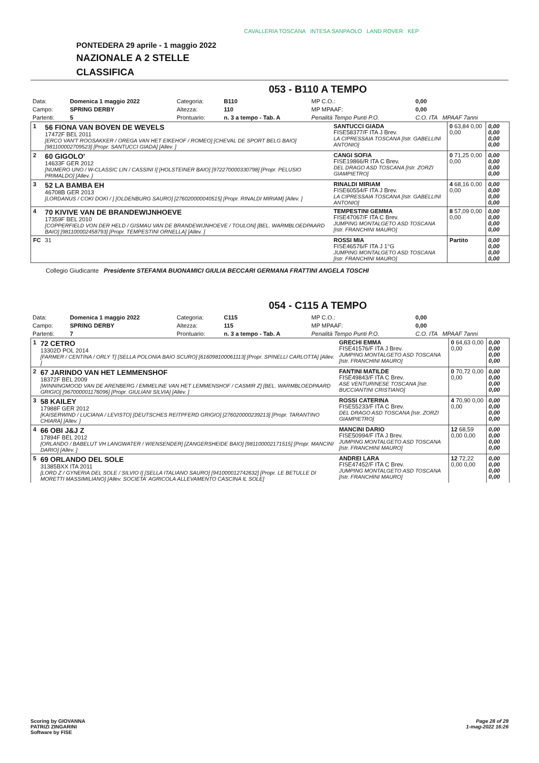CAVALLERIA TOSCANA INTESA SANPAOLO LAND ROVER KEP
PONTEDERA 29 aprile - 1 maggio 2022
NAZIONALE A 2 STELLE
CLASSIFICA
053 - B110 A TEMPO
| Data: | Domenica 1 maggio 2022 | Categoria: | B110 | MP C.O.: | 0,00 |
| Campo: | SPRING DERBY | Altezza: | 110 | MP MPAAF: | 0,00 |
| Partenti: | 5 | Prontuario: | n. 3 a tempo - Tab. A | Penalità Tempo Punti P.O. | C.O. ITA MPAAF 7anni |
| 1 | 56 FIONA VAN BOVEN DE WEVELS 17472F BEL 2011 [ERCO VAN'T ROOSAKKER / OREGA VAN HET EIKEHOF / ROMEO] [CHEVAL DE SPORT BELG BAIO] [981100002709523] [Propr. SANTUCCI GIADA] [Allev. ] | SANTUCCI GIADA FISE58377/F ITA J Brev. LA CIPRESSAIA TOSCANA [Istr. GABELLINI ANTONIO] | 0 63,84 0,00 0,00 | 0,00 0,00 0,00 0,00 |
| 2 | 60 GIGOLO' 14633F GER 2012 [NUMERO UNO / W-CLASSIC LIN / CASSINI I] [HOLSTEINER BAIO] [972270000330798] [Propr. PELUSIO PRIMALDO] [Allev. ] | CANGI SOFIA FISE19866/R ITA C Brev. DEL DRAGO ASD TOSCANA [Istr. ZORZI GIAMPIETRO] | 0 71,25 0,00 0,00 | 0,00 0,00 0,00 0,00 |
| 3 | 52 LA BAMBA EH 46708B GER 2013 [LORDANUS / COKI DOKI / ] [OLDENBURG SAURO] [276020000040515] [Propr. RINALDI MIRIAM] [Allev. ] | RINALDI MIRIAM FISE60554/F ITA J Brev. LA CIPRESSAIA TOSCANA [Istr. GABELLINI ANTONIO] | 4 68,16 0,00 0,00 | 0,00 0,00 0,00 0,00 |
| 4 | 70 KIVIVE VAN DE BRANDEWIJNHOEVE 17359F BEL 2010 [COPPERFIELD VON DER HELD / GISMAU VAN DE BRANDEWIJNHOEVE / TOULON] [BEL. WARMBLOEDPAARD BAIO] [981100002458793] [Propr. TEMPESTINI ORNELLA] [Allev. ] | TEMPESTINI GEMMA FISE47067/F ITA C Brev. JUMPING MONTALGETO ASD TOSCANA [Istr. FRANCHINI MAURO] | 8 57,09 0,00 0,00 | 0,00 0,00 0,00 0,00 |
| FC | 31 | ROSSI MIA FISE46576/F ITA J 1°G JUMPING MONTALGETO ASD TOSCANA [Istr. FRANCHINI MAURO] | Partito | 0,00 0,00 0,00 0,00 |
Collegio Giudicante Presidente STEFANIA BUONAMICI GIULIA BECCARI GERMANA FRATTINI ANGELA TOSCHI
054 - C115 A TEMPO
| Data: | Domenica 1 maggio 2022 | Categoria: | C115 | MP C.O.: | 0,00 |
| Campo: | SPRING DERBY | Altezza: | 115 | MP MPAAF: | 0,00 |
| Partenti: | 7 | Prontuario: | n. 3 a tempo - Tab. A | Penalità Tempo Punti P.O. | C.O. ITA MPAAF 7anni |
| 1 | 72 CETRO 13302D POL 2014 [FARMER / CENTINA / ORLY T] [SELLA POLONIA BAIO SCURO] [616098100061113] [Propr. SPINELLI CARLOTTA] [Allev. ] | GRECHI EMMA FISE41576/F ITA J Brev. JUMPING MONTALGETO ASD TOSCANA [Istr. FRANCHINI MAURO] | 0 64,63 0,00 0,00 | 0,00 0,00 0,00 0,00 |
| 2 | 67 JARINDO VAN HET LEMMENSHOF 18372F BEL 2009 [WINNINGMOOD VAN DE ARENBERG / EMMELINE VAN HET LEMMENSHOF / CASMIR Z] [BEL. WARMBLOEDPAARD GRIGIO] [967000001176096] [Propr. GIULIANI SILVIA] [Allev. ] | FANTINI MATILDE FISE49843/F ITA C Brev. ASE VENTURINESE TOSCANA [Istr. BUCCIANTINI CRISTIANO] | 0 70,72 0,00 0,00 | 0,00 0,00 0,00 0,00 |
| 3 | 58 KAILEY 17988F GER 2012 [KAISERWIND / LUCIANA / LEVISTO] [DEUTSCHES REITPFERD GRIGIO] [276020000239213] [Propr. TARANTINO CHIARA] [Allev. ] | ROSSI CATERINA FISE55233/F ITA C Brev. DEL DRAGO ASD TOSCANA [Istr. ZORZI GIAMPIETRO] | 4 70,90 0,00 0,00 | 0,00 0,00 0,00 0,00 |
| 4 | 66 OBI J&J Z 17894F BEL 2012 [ORLANDO / BABELUT VH LANGWATER / WIENSENDER] [ZANGERSHEIDE BAIO] [981100002171515] [Propr. MANCINI DARIO] [Allev. ] | MANCINI DARIO FISE50994/F ITA J Brev. JUMPING MONTALGETO ASD TOSCANA [Istr. FRANCHINI MAURO] | 12 68,59 0,00 0,00 | 0,00 0,00 0,00 0,00 |
| 5 | 69 ORLANDO DEL SOLE 31385BXX ITA 2011 [LORD Z / GYNERIA DEL SOLE / SILVIO I] [SELLA ITALIANO SAURO] [941000012742632] [Propr. LE BETULLE DI MORETTI MASSIMILIANO] [Allev. SOCIETA' AGRICOLA ALLEVAMENTO CASCINA IL SOLE] | ANDREI LARA FISE47452/F ITA C Brev. JUMPING MONTALGETO ASD TOSCANA [Istr. FRANCHINI MAURO] | 12 72,22 0,00 0,00 | 0,00 0,00 0,00 0,00 |
Page 28 of 29
1-mag-2022 16:26 Scoring by GIOVANNA
PATRIZI ZINGARINI
Software by FISE